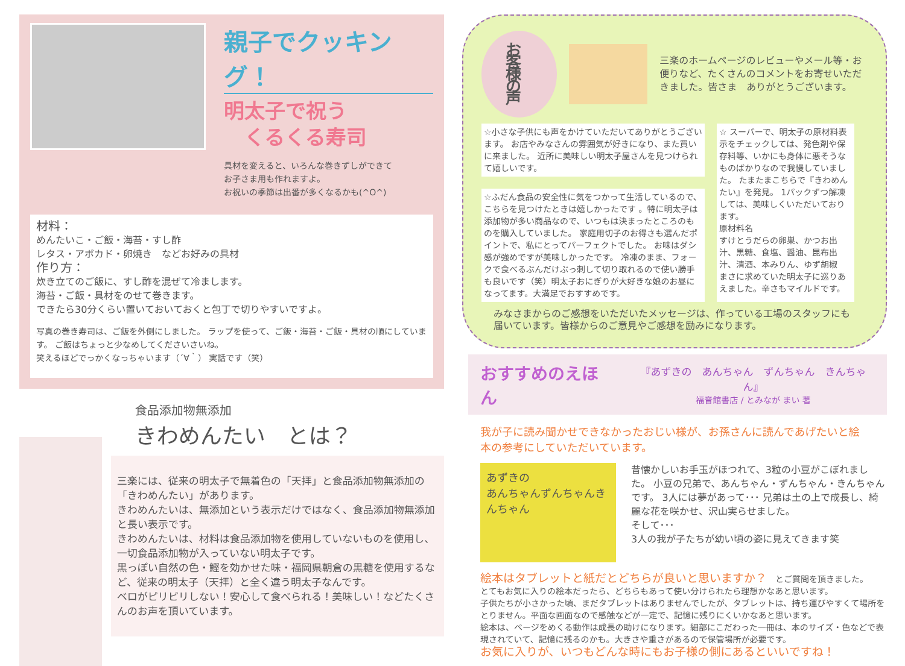親子でクッキング！
明太子で祝う
　くるくる寿司
具材を変えると、いろんな巻きずしができて
お子さま用も作れますよ。
お祝いの季節は出番が多くなるかも(^O^)
材料：
めんたいこ・ご飯・海苔・すし酢
レタス・アボカド・卵焼き　などお好みの具材
作り方：
炊き立てのご飯に、すし酢を混ぜて冷まします。
海苔・ご飯・具材をのせて巻きます。
できたら30分くらい置いておいておくと包丁で切りやすいですよ。
写真の巻き寿司は、ご飯を外側にしました。 ラップを使って、ご飯・海苔・ご飯・具材の順にしています。 ご飯はちょっと少なめしてくださいさいね。
笑えるほどでっかくなっちゃいます（´∀｀） 実話です（笑）
食品添加物無添加
きわめんたい　とは？
三楽には、従来の明太子で無着色の「天拝」と食品添加物無添加の「きわめんたい」があります。
きわめんたいは、無添加という表示だけではなく、食品添加物無添加と長い表示です。
きわめんたいは、材料は食品添加物を使用していないものを使用し、一切食品添加物が入っていない明太子です。
黒っぽい自然の色・鰹を効かせた味・福岡県朝倉の黒糖を使用するなど、従来の明太子（天拝）と全く違う明太子なんです。
ベロがピリピリしない！安心して食べられる！美味しい！などたくさんのお声を頂いています。
お客様の声 三楽のホームページのレビューやメール等・お便りなど、たくさんのコメントをお寄せいただきました。皆さま　ありがとうございます。
☆小さな子供にも声をかけていただいてありがとうございます。 お店やみなさんの雰囲気が好きになり、また買いに来ました。 近所に美味しい明太子屋さんを見つけられて嬉しいです。
☆ふだん食品の安全性に気をつかって生活しているので、こちらを見つけたときは嬉しかったです 。特に明太子は添加物が多い商品なので、いつもは決まったところのものを購入していました。 家庭用切子のお得さも選んだポイントで、私にとってパーフェクトでした。 お味はダシ感が強めですが美味しかったです。 冷凍のまま、フォークで食べるぶんだけぶっ刺して切り取れるので使い勝手も良いです（笑）明太子おにぎりが大好きな娘のお昼になってます。大満足でおすすめです。
☆ スーパーで、明太子の原材料表示をチェックしては、発色剤や保存料等、いかにも身体に悪そうなものばかりなので我慢していました。 たまたまこちらで『きわめんたい』を発見。 1パックずつ解凍しては、美味しくいただいております。
原材料名
すけとうだらの卵巣、かつお出汁、黒糖、食塩、醤油、昆布出汁、清酒、本みりん、ゆず胡椒
まさに求めていた明太子に巡りあえました。辛さもマイルドです。
みなさまからのご感想をいただいたメッセージは、作っている工場のスタッフにも届いています。皆様からのご意見やご感想を励みになります。
おすすめのえほん 『あずきの　あんちゃん　ずんちゃん　きんちゃん』
福音館書店 / とみなが まい 著
我が子に読み聞かせできなかったおじい様が、お孫さんに読んであげたいと絵本の参考にしていただいています。
あずきの
あんちゃんずんちゃんきんちゃん
昔懐かしいお手玉がほつれて、3粒の小豆がこぼれました。 小豆の兄弟で、あんちゃん・ずんちゃん・きんちゃんです。 3人には夢があって･･･ 兄弟は土の上で成長し、綺麗な花を咲かせ、沢山実らせました。
そして･･･
3人の我が子たちが幼い頃の姿に見えてきます笑
絵本はタブレットと紙だとどちらが良いと思いますか？　とご質問を頂きました。
とてもお気に入りの絵本だったら、どちらもあって使い分けられたら理想かなあと思います。
子供たちが小さかった頃、まだタブレットはありませんでしたが、タブレットは、持ち運びやすくて場所をとりません。平面な画面なので感触などが一定で、記憶に残りにくいかなあと思います。
絵本は、ページをめくる動作は成長の助けになります。細部にこだわった一冊は、本のサイズ・色などで表現されていて、記憶に残るのかも。大きさや重さがあるので保管場所が必要です。
お気に入りが、いつもどんな時にもお子様の側にあるといいですね！